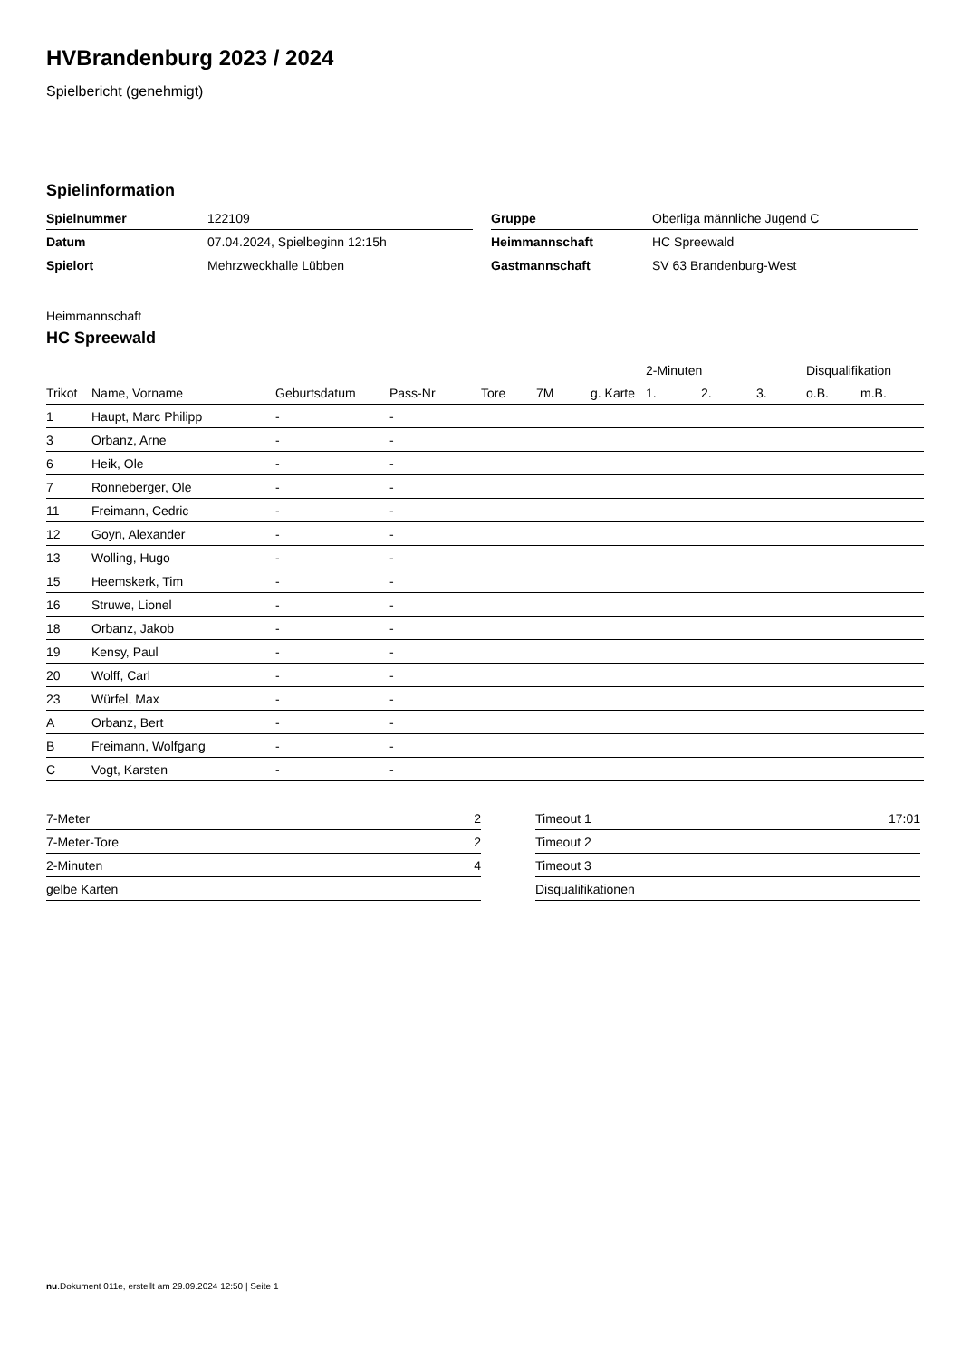HVBrandenburg 2023 / 2024
Spielbericht (genehmigt)
Spielinformation
| Spielnummer | 122109 |
| Datum | 07.04.2024, Spielbeginn 12:15h |
| Spielort | Mehrzweckhalle Lübben |
| Gruppe | Oberliga männliche Jugend C |
| Heimmannschaft | HC Spreewald |
| Gastmannschaft | SV 63 Brandenburg-West |
Heimmannschaft
HC Spreewald
| | | | | | | | 2-Minuten | | | Disqualifikation | |
| --- | --- | --- | --- | --- | --- | --- | --- | --- | --- | --- | --- |
| Trikot | Name, Vorname | Geburtsdatum | Pass-Nr | Tore | 7M | g. Karte | 1. | 2. | 3. | o.B. | m.B. |
| 1 | Haupt, Marc Philipp | - | - | | | | | | | | |
| 3 | Orbanz, Arne | - | - | | | | | | | | |
| 6 | Heik, Ole | - | - | | | | | | | | |
| 7 | Ronneberger, Ole | - | - | | | | | | | | |
| 11 | Freimann, Cedric | - | - | | | | | | | | |
| 12 | Goyn, Alexander | - | - | | | | | | | | |
| 13 | Wolling, Hugo | - | - | | | | | | | | |
| 15 | Heemskerk, Tim | - | - | | | | | | | | |
| 16 | Struwe, Lionel | - | - | | | | | | | | |
| 18 | Orbanz, Jakob | - | - | | | | | | | | |
| 19 | Kensy, Paul | - | - | | | | | | | | |
| 20 | Wolff, Carl | - | - | | | | | | | | |
| 23 | Würfel, Max | - | - | | | | | | | | |
| A | Orbanz, Bert | - | - | | | | | | | | |
| B | Freimann, Wolfgang | - | - | | | | | | | | |
| C | Vogt, Karsten | - | - | | | | | | | | |
| 7-Meter | 2 |
| 7-Meter-Tore | 2 |
| 2-Minuten | 4 |
| gelbe Karten | |
| Timeout 1 | 17:01 |
| Timeout 2 | |
| Timeout 3 | |
| Disqualifikationen | |
nu.Dokument 011e, erstellt am 29.09.2024 12:50 | Seite 1